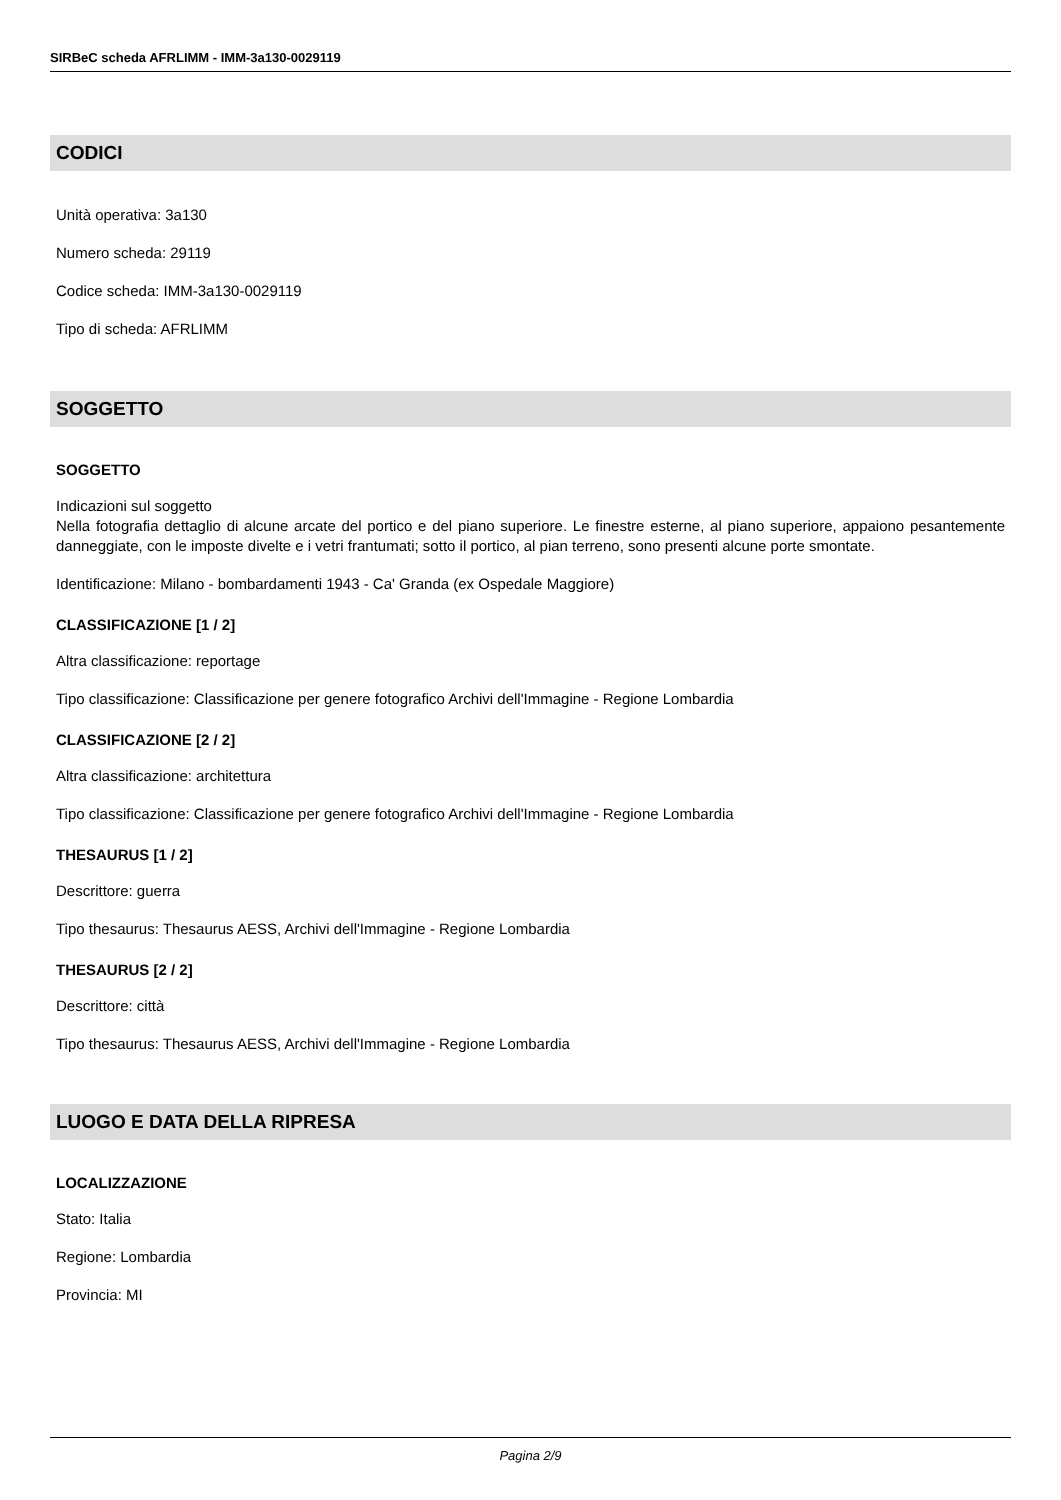SIRBeC scheda AFRLIMM - IMM-3a130-0029119
CODICI
Unità operativa: 3a130
Numero scheda: 29119
Codice scheda: IMM-3a130-0029119
Tipo di scheda: AFRLIMM
SOGGETTO
SOGGETTO
Indicazioni sul soggetto
Nella fotografia dettaglio di alcune arcate del portico e del piano superiore. Le finestre esterne, al piano superiore, appaiono pesantemente danneggiate, con le imposte divelte e i vetri frantumati; sotto il portico, al pian terreno, sono presenti alcune porte smontate.
Identificazione: Milano - bombardamenti 1943 - Ca' Granda (ex Ospedale Maggiore)
CLASSIFICAZIONE [1 / 2]
Altra classificazione: reportage
Tipo classificazione: Classificazione per genere fotografico Archivi dell'Immagine - Regione Lombardia
CLASSIFICAZIONE [2 / 2]
Altra classificazione: architettura
Tipo classificazione: Classificazione per genere fotografico Archivi dell'Immagine - Regione Lombardia
THESAURUS [1 / 2]
Descrittore: guerra
Tipo thesaurus: Thesaurus AESS, Archivi dell'Immagine - Regione Lombardia
THESAURUS [2 / 2]
Descrittore: città
Tipo thesaurus: Thesaurus AESS, Archivi dell'Immagine - Regione Lombardia
LUOGO E DATA DELLA RIPRESA
LOCALIZZAZIONE
Stato: Italia
Regione: Lombardia
Provincia: MI
Pagina 2/9